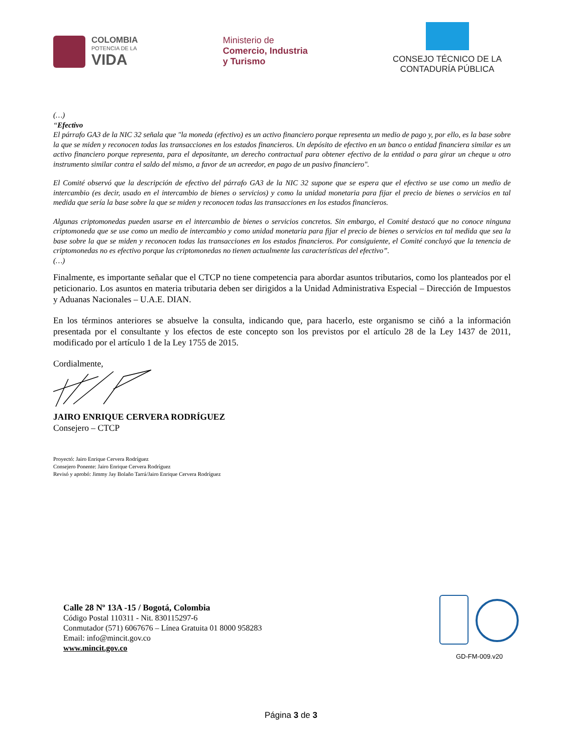COLOMBIA
POTENCIA DE LA
VIDA
Ministerio de
Comercio, Industria
y Turismo
CONSEJO TÉCNICO DE LA
CONTADURÍA PÚBLICA
(…)
“Efectivo
El párrafo GA3 de la NIC 32 señala que "la moneda (efectivo) es un activo financiero porque representa un medio de pago y, por ello, es la base sobre la que se miden y reconocen todas las transacciones en los estados financieros. Un depósito de efectivo en un banco o entidad financiera similar es un activo financiero porque representa, para el depositante, un derecho contractual para obtener efectivo de la entidad o para girar un cheque u otro instrumento similar contra el saldo del mismo, a favor de un acreedor, en pago de un pasivo financiero".
El Comité observó que la descripción de efectivo del párrafo GA3 de la NIC 32 supone que se espera que el efectivo se use como un medio de intercambio (es decir, usado en el intercambio de bienes o servicios) y como la unidad monetaria para fijar el precio de bienes o servicios en tal medida que sería la base sobre la que se miden y reconocen todas las transacciones en los estados financieros.
Algunas criptomonedas pueden usarse en el intercambio de bienes o servicios concretos. Sin embargo, el Comité destacó que no conoce ninguna criptomoneda que se use como un medio de intercambio y como unidad monetaria para fijar el precio de bienes o servicios en tal medida que sea la base sobre la que se miden y reconocen todas las transacciones en los estados financieros. Por consiguiente, el Comité concluyó que la tenencia de criptomonedas no es efectivo porque las criptomonedas no tienen actualmente las características del efectivo”.
(…)
Finalmente, es importante señalar que el CTCP no tiene competencia para abordar asuntos tributarios, como los planteados por el peticionario. Los asuntos en materia tributaria deben ser dirigidos a la Unidad Administrativa Especial – Dirección de Impuestos y Aduanas Nacionales – U.A.E. DIAN.
En los términos anteriores se absuelve la consulta, indicando que, para hacerlo, este organismo se ciñó a la información presentada por el consultante y los efectos de este concepto son los previstos por el artículo 28 de la Ley 1437 de 2011, modificado por el artículo 1 de la Ley 1755 de 2015.
Cordialmente,
JAIRO ENRIQUE CERVERA RODRÍGUEZ
Consejero – CTCP
Proyectó: Jairo Enrique Cervera Rodríguez
Consejero Ponente: Jairo Enrique Cervera Rodríguez
Revisó y aprobó: Jimmy Jay Bolaño Tarrá/Jairo Enrique Cervera Rodríguez
Calle 28 Nº 13A -15 / Bogotá, Colombia
Código Postal 110311 - Nit. 830115297-6
Conmutador (571) 6067676 – Línea Gratuita 01 8000 958283
Email: info@mincit.gov.co
www.mincit.gov.co
GD-FM-009.v20
Página 3 de 3